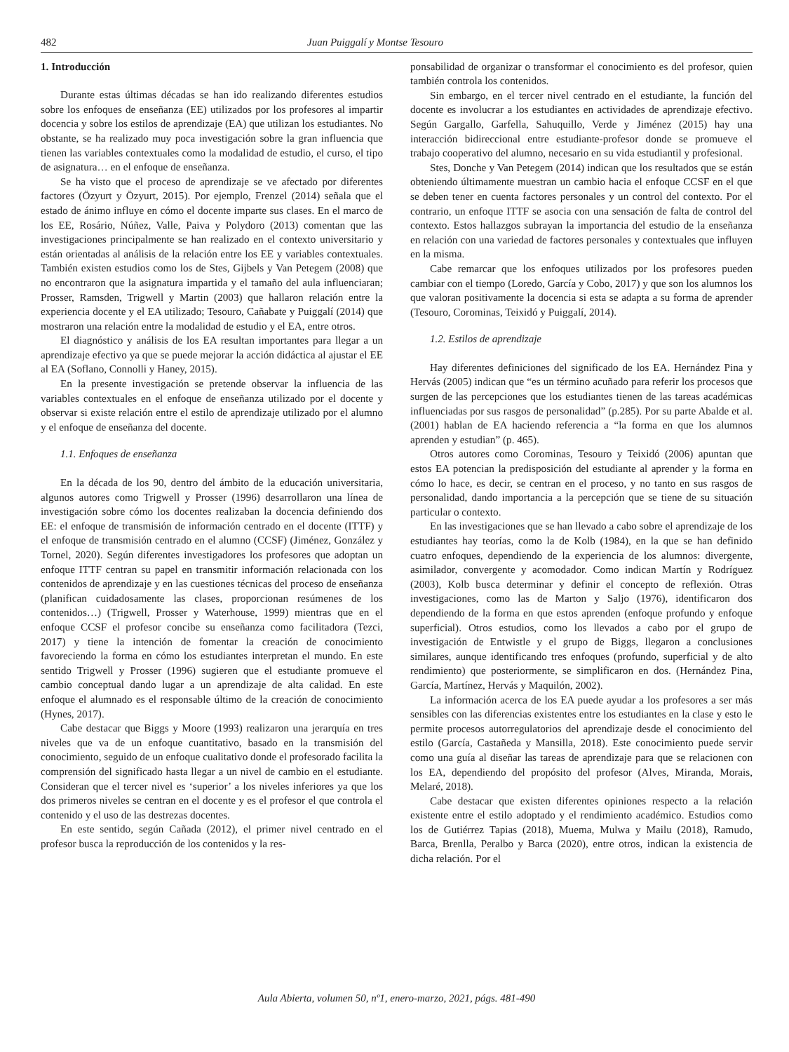482 Juan Puiggalí y Montse Tesouro
1. Introducción
Durante estas últimas décadas se han ido realizando diferentes estudios sobre los enfoques de enseñanza (EE) utilizados por los profesores al impartir docencia y sobre los estilos de aprendizaje (EA) que utilizan los estudiantes. No obstante, se ha realizado muy poca investigación sobre la gran influencia que tienen las variables contextuales como la modalidad de estudio, el curso, el tipo de asignatura… en el enfoque de enseñanza.
Se ha visto que el proceso de aprendizaje se ve afectado por diferentes factores (Özyurt y Özyurt, 2015). Por ejemplo, Frenzel (2014) señala que el estado de ánimo influye en cómo el docente imparte sus clases. En el marco de los EE, Rosário, Núñez, Valle, Paiva y Polydoro (2013) comentan que las investigaciones principalmente se han realizado en el contexto universitario y están orientadas al análisis de la relación entre los EE y variables contextuales. También existen estudios como los de Stes, Gijbels y Van Petegem (2008) que no encontraron que la asignatura impartida y el tamaño del aula influenciaran; Prosser, Ramsden, Trigwell y Martin (2003) que hallaron relación entre la experiencia docente y el EA utilizado; Tesouro, Cañabate y Puiggalí (2014) que mostraron una relación entre la modalidad de estudio y el EA, entre otros.
El diagnóstico y análisis de los EA resultan importantes para llegar a un aprendizaje efectivo ya que se puede mejorar la acción didáctica al ajustar el EE al EA (Soflano, Connolli y Haney, 2015).
En la presente investigación se pretende observar la influencia de las variables contextuales en el enfoque de enseñanza utilizado por el docente y observar si existe relación entre el estilo de aprendizaje utilizado por el alumno y el enfoque de enseñanza del docente.
1.1. Enfoques de enseñanza
En la década de los 90, dentro del ámbito de la educación universitaria, algunos autores como Trigwell y Prosser (1996) desarrollaron una línea de investigación sobre cómo los docentes realizaban la docencia definiendo dos EE: el enfoque de transmisión de información centrado en el docente (ITTF) y el enfoque de transmisión centrado en el alumno (CCSF) (Jiménez, González y Tornel, 2020). Según diferentes investigadores los profesores que adoptan un enfoque ITTF centran su papel en transmitir información relacionada con los contenidos de aprendizaje y en las cuestiones técnicas del proceso de enseñanza (planifican cuidadosamente las clases, proporcionan resúmenes de los contenidos…) (Trigwell, Prosser y Waterhouse, 1999) mientras que en el enfoque CCSF el profesor concibe su enseñanza como facilitadora (Tezci, 2017) y tiene la intención de fomentar la creación de conocimiento favoreciendo la forma en cómo los estudiantes interpretan el mundo. En este sentido Trigwell y Prosser (1996) sugieren que el estudiante promueve el cambio conceptual dando lugar a un aprendizaje de alta calidad. En este enfoque el alumnado es el responsable último de la creación de conocimiento (Hynes, 2017).
Cabe destacar que Biggs y Moore (1993) realizaron una jerarquía en tres niveles que va de un enfoque cuantitativo, basado en la transmisión del conocimiento, seguido de un enfoque cualitativo donde el profesorado facilita la comprensión del significado hasta llegar a un nivel de cambio en el estudiante. Consideran que el tercer nivel es ‘superior’ a los niveles inferiores ya que los dos primeros niveles se centran en el docente y es el profesor el que controla el contenido y el uso de las destrezas docentes.
En este sentido, según Cañada (2012), el primer nivel centrado en el profesor busca la reproducción de los contenidos y la res-
ponsabilidad de organizar o transformar el conocimiento es del profesor, quien también controla los contenidos.
Sin embargo, en el tercer nivel centrado en el estudiante, la función del docente es involucrar a los estudiantes en actividades de aprendizaje efectivo. Según Gargallo, Garfella, Sahuquillo, Verde y Jiménez (2015) hay una interacción bidireccional entre estudiante-profesor donde se promueve el trabajo cooperativo del alumno, necesario en su vida estudiantil y profesional.
Stes, Donche y Van Petegem (2014) indican que los resultados que se están obteniendo últimamente muestran un cambio hacia el enfoque CCSF en el que se deben tener en cuenta factores personales y un control del contexto. Por el contrario, un enfoque ITTF se asocia con una sensación de falta de control del contexto. Estos hallazgos subrayan la importancia del estudio de la enseñanza en relación con una variedad de factores personales y contextuales que influyen en la misma.
Cabe remarcar que los enfoques utilizados por los profesores pueden cambiar con el tiempo (Loredo, García y Cobo, 2017) y que son los alumnos los que valoran positivamente la docencia si esta se adapta a su forma de aprender (Tesouro, Corominas, Teixidó y Puiggalí, 2014).
1.2. Estilos de aprendizaje
Hay diferentes definiciones del significado de los EA. Hernández Pina y Hervás (2005) indican que “es un término acuñado para referir los procesos que surgen de las percepciones que los estudiantes tienen de las tareas académicas influenciadas por sus rasgos de personalidad” (p.285). Por su parte Abalde et al. (2001) hablan de EA haciendo referencia a “la forma en que los alumnos aprenden y estudian” (p. 465).
Otros autores como Corominas, Tesouro y Teixidó (2006) apuntan que estos EA potencian la predisposición del estudiante al aprender y la forma en cómo lo hace, es decir, se centran en el proceso, y no tanto en sus rasgos de personalidad, dando importancia a la percepción que se tiene de su situación particular o contexto.
En las investigaciones que se han llevado a cabo sobre el aprendizaje de los estudiantes hay teorías, como la de Kolb (1984), en la que se han definido cuatro enfoques, dependiendo de la experiencia de los alumnos: divergente, asimilador, convergente y acomodador. Como indican Martín y Rodríguez (2003), Kolb busca determinar y definir el concepto de reflexión. Otras investigaciones, como las de Marton y Saljo (1976), identificaron dos dependiendo de la forma en que estos aprenden (enfoque profundo y enfoque superficial). Otros estudios, como los llevados a cabo por el grupo de investigación de Entwistle y el grupo de Biggs, llegaron a conclusiones similares, aunque identificando tres enfoques (profundo, superficial y de alto rendimiento) que posteriormente, se simplificaron en dos. (Hernández Pina, García, Martínez, Hervás y Maquilón, 2002).
La información acerca de los EA puede ayudar a los profesores a ser más sensibles con las diferencias existentes entre los estudiantes en la clase y esto le permite procesos autorregulatorios del aprendizaje desde el conocimiento del estilo (García, Castañeda y Mansilla, 2018). Este conocimiento puede servir como una guía al diseñar las tareas de aprendizaje para que se relacionen con los EA, dependiendo del propósito del profesor (Alves, Miranda, Morais, Melaré, 2018).
Cabe destacar que existen diferentes opiniones respecto a la relación existente entre el estilo adoptado y el rendimiento académico. Estudios como los de Gutiérrez Tapias (2018), Muema, Mulwa y Mailu (2018), Ramudo, Barca, Brenlla, Peralbo y Barca (2020), entre otros, indican la existencia de dicha relación. Por el
Aula Abierta, volumen 50, nº1, enero-marzo, 2021, págs. 481-490